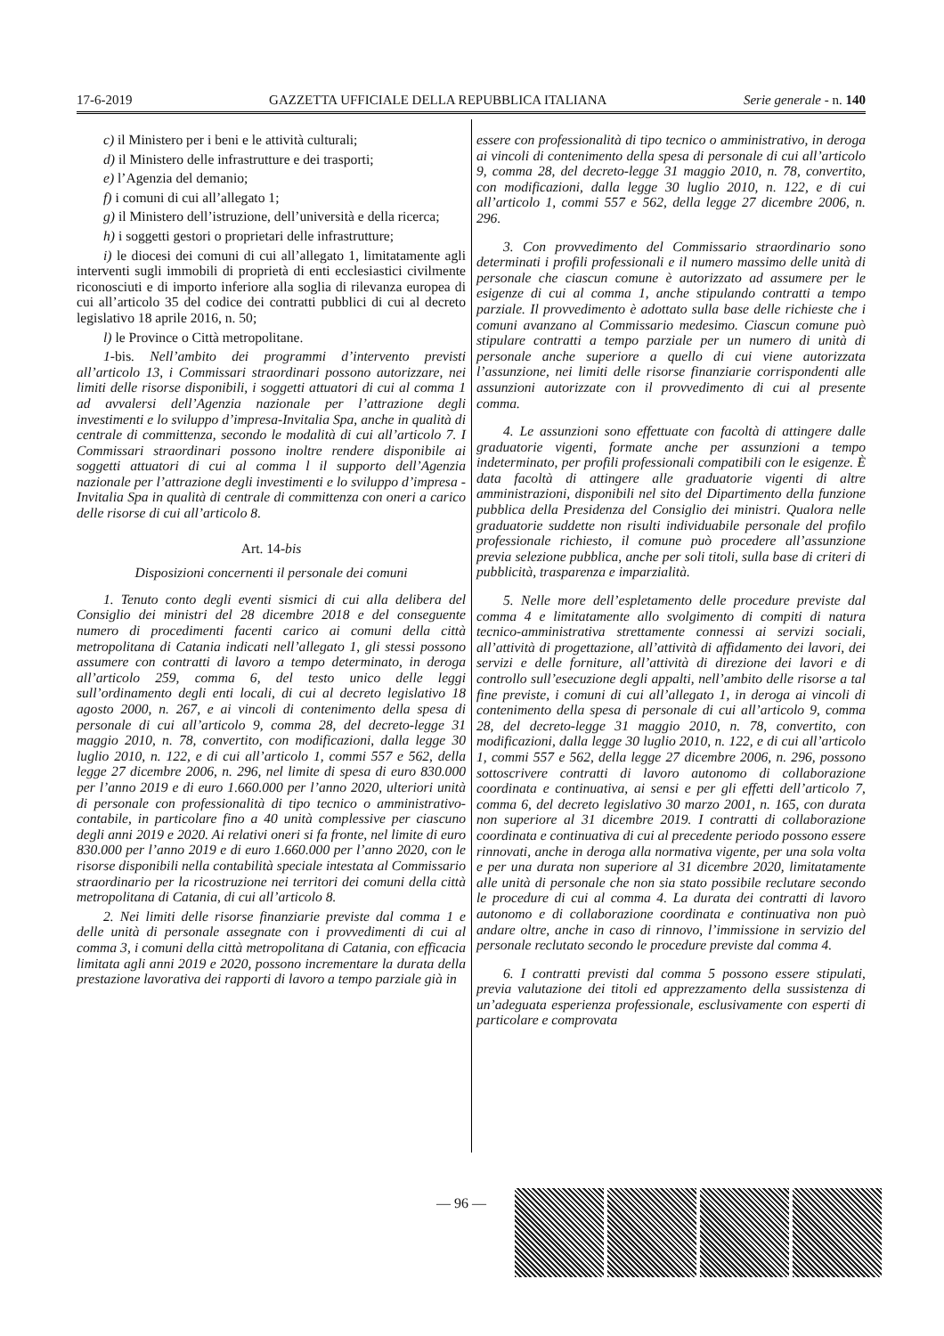17-6-2019 GAZZETTA UFFICIALE DELLA REPUBBLICA ITALIANA Serie generale - n. 140
c) il Ministero per i beni e le attività culturali;
d) il Ministero delle infrastrutture e dei trasporti;
e) l’Agenzia del demanio;
f) i comuni di cui all’allegato 1;
g) il Ministero dell’istruzione, dell’università e della ricerca;
h) i soggetti gestori o proprietari delle infrastrutture;
i) le diocesi dei comuni di cui all’allegato 1, limitatamente agli interventi sugli immobili di proprietà di enti ecclesiastici civilmente riconosciuti e di importo inferiore alla soglia di rilevanza europea di cui all’articolo 35 del codice dei contratti pubblici di cui al decreto legislativo 18 aprile 2016, n. 50;
l) le Province o Città metropolitane.
1-bis. Nell’ambito dei programmi d’intervento previsti all’articolo 13, i Commissari straordinari possono autorizzare, nei limiti delle risorse disponibili, i soggetti attuatori di cui al comma 1 ad avvalersi dell’Agenzia nazionale per l’attrazione degli investimenti e lo sviluppo d’impresa-Invitalia Spa, anche in qualità di centrale di committenza, secondo le modalità di cui all’articolo 7. I Commissari straordinari possono inoltre rendere disponibile ai soggetti attuatori di cui al comma l il supporto dell’Agenzia nazionale per l’attrazione degli investimenti e lo sviluppo d’impresa - Invitalia Spa in qualità di centrale di committenza con oneri a carico delle risorse di cui all’articolo 8.
Art. 14-bis
Disposizioni concernenti il personale dei comuni
1. Tenuto conto degli eventi sismici di cui alla delibera del Consiglio dei ministri del 28 dicembre 2018 e del conseguente numero di procedimenti facenti carico ai comuni della città metropolitana di Catania indicati nell’allegato 1, gli stessi possono assumere con contratti di lavoro a tempo determinato, in deroga all’articolo 259, comma 6, del testo unico delle leggi sull’ordinamento degli enti locali, di cui al decreto legislativo 18 agosto 2000, n. 267, e ai vincoli di contenimento della spesa di personale di cui all’articolo 9, comma 28, del decreto-legge 31 maggio 2010, n. 78, convertito, con modificazioni, dalla legge 30 luglio 2010, n. 122, e di cui all’articolo 1, commi 557 e 562, della legge 27 dicembre 2006, n. 296, nel limite di spesa di euro 830.000 per l’anno 2019 e di euro 1.660.000 per l’anno 2020, ulteriori unità di personale con professionalità di tipo tecnico o amministrativo-contabile, in particolare fino a 40 unità complessive per ciascuno degli anni 2019 e 2020. Ai relativi oneri si fa fronte, nel limite di euro 830.000 per l’anno 2019 e di euro 1.660.000 per l’anno 2020, con le risorse disponibili nella contabilità speciale intestata al Commissario straordinario per la ricostruzione nei territori dei comuni della città metropolitana di Catania, di cui all’articolo 8.
2. Nei limiti delle risorse finanziarie previste dal comma 1 e delle unità di personale assegnate con i provvedimenti di cui al comma 3, i comuni della città metropolitana di Catania, con efficacia limitata agli anni 2019 e 2020, possono incrementare la durata della prestazione lavorativa dei rapporti di lavoro a tempo parziale già in
essere con professionalità di tipo tecnico o amministrativo, in deroga ai vincoli di contenimento della spesa di personale di cui all’articolo 9, comma 28, del decreto-legge 31 maggio 2010, n. 78, convertito, con modificazioni, dalla legge 30 luglio 2010, n. 122, e di cui all’articolo 1, commi 557 e 562, della legge 27 dicembre 2006, n. 296.
3. Con provvedimento del Commissario straordinario sono determinati i profili professionali e il numero massimo delle unità di personale che ciascun comune è autorizzato ad assumere per le esigenze di cui al comma 1, anche stipulando contratti a tempo parziale. Il provvedimento è adottato sulla base delle richieste che i comuni avanzano al Commissario medesimo. Ciascun comune può stipulare contratti a tempo parziale per un numero di unità di personale anche superiore a quello di cui viene autorizzata l’assunzione, nei limiti delle risorse finanziarie corrispondenti alle assunzioni autorizzate con il provvedimento di cui al presente comma.
4. Le assunzioni sono effettuate con facoltà di attingere dalle graduatorie vigenti, formate anche per assunzioni a tempo indeterminato, per profili professionali compatibili con le esigenze. È data facoltà di attingere alle graduatorie vigenti di altre amministrazioni, disponibili nel sito del Dipartimento della funzione pubblica della Presidenza del Consiglio dei ministri. Qualora nelle graduatorie suddette non risulti individuabile personale del profilo professionale richiesto, il comune può procedere all’assunzione previa selezione pubblica, anche per soli titoli, sulla base di criteri di pubblicità, trasparenza e imparzialità.
5. Nelle more dell’espletamento delle procedure previste dal comma 4 e limitatamente allo svolgimento di compiti di natura tecnico-amministrativa strettamente connessi ai servizi sociali, all’attività di progettazione, all’attività di affidamento dei lavori, dei servizi e delle forniture, all’attività di direzione dei lavori e di controllo sull’esecuzione degli appalti, nell’ambito delle risorse a tal fine previste, i comuni di cui all’allegato 1, in deroga ai vincoli di contenimento della spesa di personale di cui all’articolo 9, comma 28, del decreto-legge 31 maggio 2010, n. 78, convertito, con modificazioni, dalla legge 30 luglio 2010, n. 122, e di cui all’articolo 1, commi 557 e 562, della legge 27 dicembre 2006, n. 296, possono sottoscrivere contratti di lavoro autonomo di collaborazione coordinata e continuativa, ai sensi e per gli effetti dell’articolo 7, comma 6, del decreto legislativo 30 marzo 2001, n. 165, con durata non superiore al 31 dicembre 2019. I contratti di collaborazione coordinata e continuativa di cui al precedente periodo possono essere rinnovati, anche in deroga alla normativa vigente, per una sola volta e per una durata non superiore al 31 dicembre 2020, limitatamente alle unità di personale che non sia stato possibile reclutare secondo le procedure di cui al comma 4. La durata dei contratti di lavoro autonomo e di collaborazione coordinata e continuativa non può andare oltre, anche in caso di rinnovo, l’immissione in servizio del personale reclutato secondo le procedure previste dal comma 4.
6. I contratti previsti dal comma 5 possono essere stipulati, previa valutazione dei titoli ed apprezzamento della sussistenza di un’adeguata esperienza professionale, esclusivamente con esperti di particolare e comprovata
— 96 —